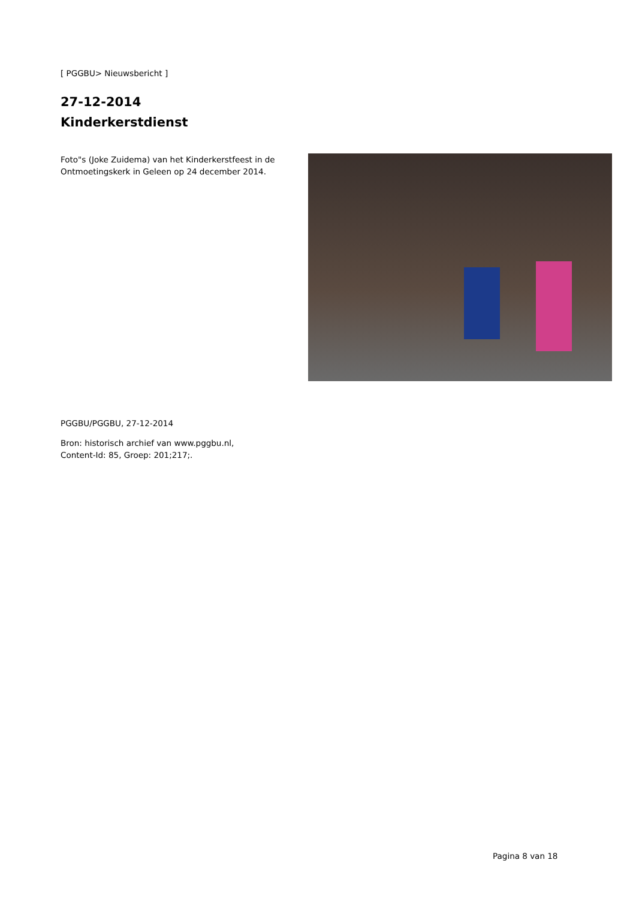[ PGGBU> Nieuwsbericht ]
27-12-2014
Kinderkerstdienst
Foto"s (Joke Zuidema) van het Kinderkerstfeest in de Ontmoetingskerk in Geleen op 24 december 2014.
PGGBU/PGGBU, 27-12-2014
Bron: historisch archief van www.pggbu.nl,
Content-Id: 85, Groep: 201;217;.
Pagina 8 van 18